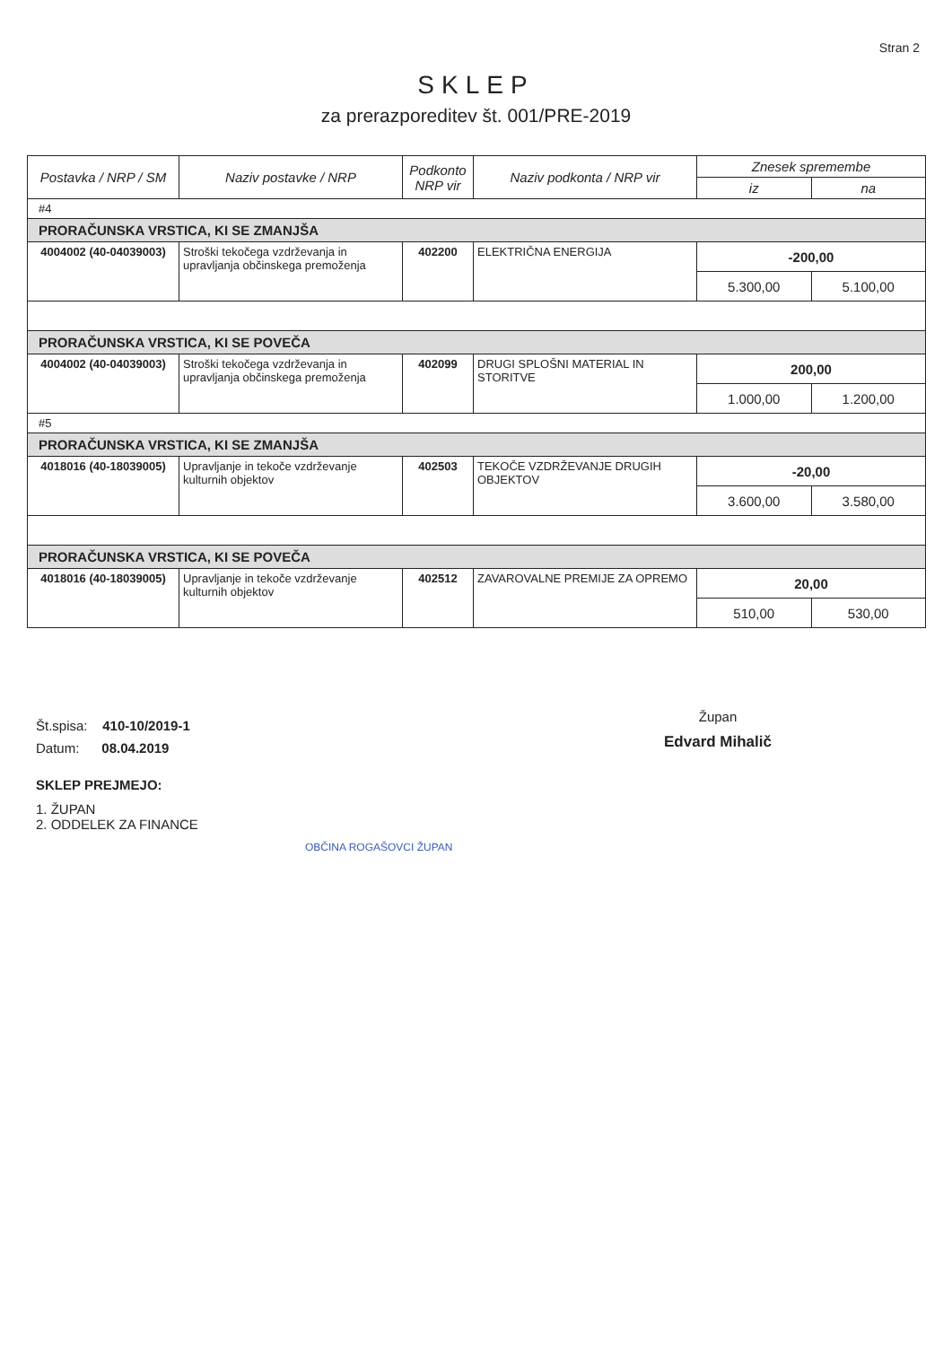Stran 2
SKLEP
za prerazporeditev št. 001/PRE-2019
| Postavka / NRP / SM | Naziv postavke / NRP | Podkonto NRP vir | Naziv podkonta / NRP vir | Znesek spremembe | |
| --- | --- | --- | --- | --- | --- |
| | | | | iz | na |
| #4 | | | | | |
| PRORAČUNSKA VRSTICA, KI SE ZMANJŠA | | | | | |
| 4004002 (40-04039003) | Stroški tekočega vzdrževanja in upravljanja občinskega premoženja | 402200 | ELEKTRIČNA ENERGIJA | -200,00 | |
| | | | | 5.300,00 | 5.100,00 |
| PRORAČUNSKA VRSTICA, KI SE POVEČA | | | | | |
| 4004002 (40-04039003) | Stroški tekočega vzdrževanja in upravljanja občinskega premoženja | 402099 | DRUGI SPLOŠNI MATERIAL IN STORITVE | 200,00 | |
| | | | | 1.000,00 | 1.200,00 |
| #5 | | | | | |
| PRORAČUNSKA VRSTICA, KI SE ZMANJŠA | | | | | |
| 4018016 (40-18039005) | Upravljanje in tekoče vzdrževanje kulturnih objektov | 402503 | TEKOČE VZDRŽEVANJE DRUGIH OBJEKTOV | -20,00 | |
| | | | | 3.600,00 | 3.580,00 |
| PRORAČUNSKA VRSTICA, KI SE POVEČA | | | | | |
| 4018016 (40-18039005) | Upravljanje in tekoče vzdrževanje kulturnih objektov | 402512 | ZAVAROVALNE PREMIJE ZA OPREMO | 20,00 | |
| | | | | 510,00 | 530,00 |
Št.spisa: 410-10/2019-1
Datum: 08.04.2019
SKLEP PREJMEJO:
1. ŽUPAN
2. ODDELEK ZA FINANCE
OBČINA ROGAŠOVCI ŽUPAN
Župan
Edvard Mihalič